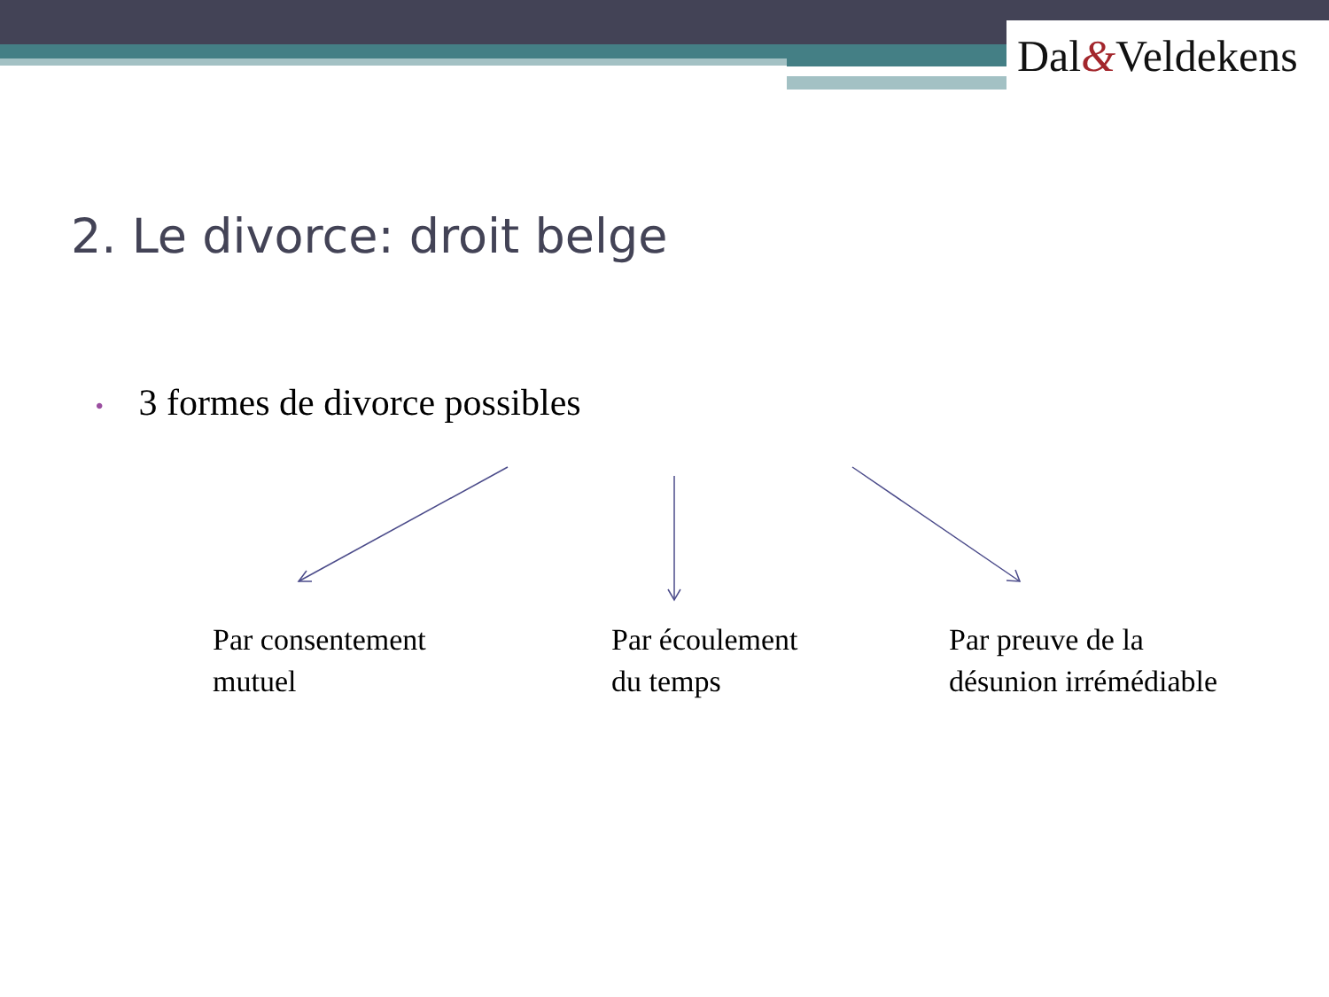Dal&Veldekens
2. Le divorce: droit belge
• 3 formes de divorce possibles
Par consentement
mutuel
Par écoulement
du temps
Par preuve de la
désunion irrémédiable